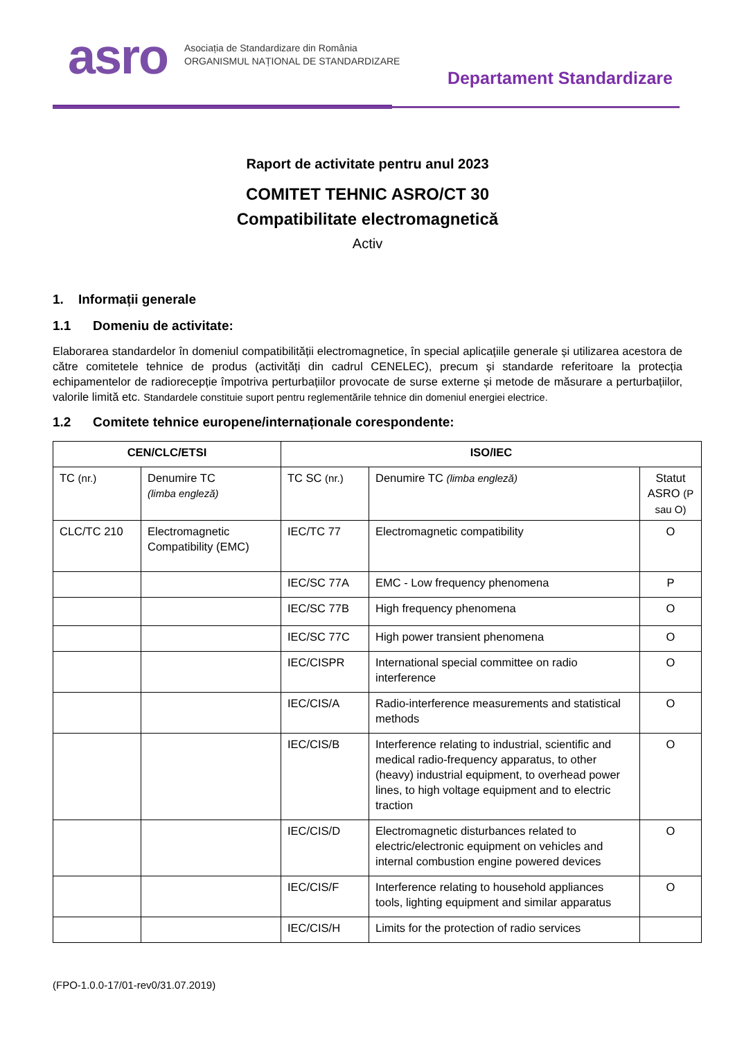asro
Asociația de Standardizare din România
ORGANISMUL NAȚIONAL DE STANDARDIZARE
Departament Standardizare
Raport de activitate pentru anul 2023
COMITET TEHNIC ASRO/CT 30
Compatibilitate electromagnetică
Activ
1. Informații generale
1.1 Domeniu de activitate:
Elaborarea standardelor în domeniul compatibilității electromagnetice, în special aplicațiile generale și utilizarea acestora de către comitetele tehnice de produs (activități din cadrul CENELEC), precum și standarde referitoare la protecția echipamentelor de radiorecepție împotriva perturbațiilor provocate de surse externe și metode de măsurare a perturbațiilor, valorile limită etc. Standardele constituie suport pentru reglementările tehnice din domeniul energiei electrice.
1.2 Comitete tehnice europene/internaționale corespondente:
| CEN/CLC/ETSI | | ISO/IEC | | |
| --- | --- | --- | --- | --- |
| TC (nr.) | Denumire TC (limba engleză) | TC SC (nr.) | Denumire TC (limba engleză) | Statut ASRO (P sau O) |
| CLC/TC 210 | Electromagnetic Compatibility (EMC) | IEC/TC 77 | Electromagnetic compatibility | O |
| | | IEC/SC 77A | EMC - Low frequency phenomena | P |
| | | IEC/SC 77B | High frequency phenomena | O |
| | | IEC/SC 77C | High power transient phenomena | O |
| | | IEC/CISPR | International special committee on radio interference | O |
| | | IEC/CIS/A | Radio-interference measurements and statistical methods | O |
| | | IEC/CIS/B | Interference relating to industrial, scientific and medical radio-frequency apparatus, to other (heavy) industrial equipment, to overhead power lines, to high voltage equipment and to electric traction | O |
| | | IEC/CIS/D | Electromagnetic disturbances related to electric/electronic equipment on vehicles and internal combustion engine powered devices | O |
| | | IEC/CIS/F | Interference relating to household appliances tools, lighting equipment and similar apparatus | O |
| | | IEC/CIS/H | Limits for the protection of radio services | |
(FPO-1.0.0-17/01-rev0/31.07.2019)